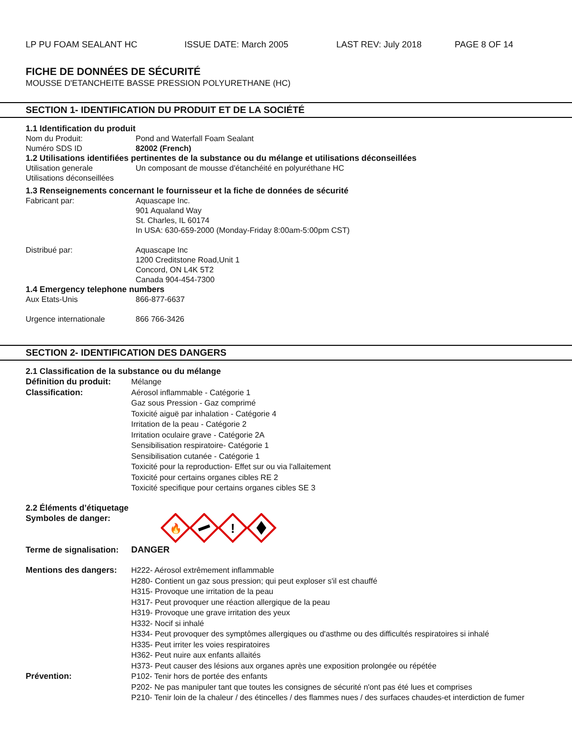LP PU FOAM SEALANT HC ISSUE DATE: March 2005 LAST REV: July 2018 PAGE 8 OF 14
FICHE DE DONNÉES DE SÉCURITÉ
MOUSSE D'ETANCHEITE BASSE PRESSION POLYURETHANE (HC)
SECTION 1- IDENTIFICATION DU PRODUIT ET DE LA SOCIÉTÉ
1.1 Identification du produit
Nom du Produit: Pond and Waterfall Foam Sealant
Numéro SDS ID 82002 (French)
1.2 Utilisations identifiées pertinentes de la substance ou du mélange et utilisations déconseillées
Utilisation generale Un composant de mousse d'étanchéité en polyuréthane HC
Utilisations déconseillées
1.3 Renseignements concernant le fournisseur et la fiche de données de sécurité
Fabricant par: Aquascape Inc.
901 Aqualand Way
St. Charles, IL 60174
In USA: 630-659-2000 (Monday-Friday 8:00am-5:00pm CST)
Distribué par: Aquascape Inc
1200 Creditstone Road,Unit 1
Concord, ON L4K 5T2
Canada 904-454-7300
1.4 Emergency telephone numbers
Aux Etats-Unis 866-877-6637
Urgence internationale 866 766-3426
SECTION 2- IDENTIFICATION DES DANGERS
2.1 Classification de la substance ou du mélange
Définition du produit:
Mélange
Classification: Aérosol inflammable - Catégorie 1
Gaz sous Pression - Gaz comprimé
Toxicité aiguë par inhalation - Catégorie 4
Irritation de la peau - Catégorie 2
Irritation oculaire grave - Catégorie 2A
Sensibilisation respiratoire- Catégorie 1
Sensibilisation cutanée - Catégorie 1
Toxicité pour la reproduction- Effet sur ou via l'allaitement
Toxicité pour certains organes cibles RE 2
Toxicité specifique pour certains organes cibles SE 3
2.2 Éléments d’étiquetage
Symboles de danger:
🔥
!
Terme de signalisation:
DANGER
Mentions des dangers:
H222- Aérosol extrêmement inflammable
H280- Contient un gaz sous pression; qui peut exploser s'il est chauffé
H315- Provoque une irritation de la peau
H317- Peut provoquer une réaction allergique de la peau
H319- Provoque une grave irritation des yeux
H332- Nocif si inhalé
H334- Peut provoquer des symptômes allergiques ou d'asthme ou des difficultés respiratoires si inhalé
H335- Peut irriter les voies respiratoires
H362- Peut nuire aux enfants allaités
H373- Peut causer des lésions aux organes après une exposition prolongée ou répétée
Prévention: P102- Tenir hors de portée des enfants
P202- Ne pas manipuler tant que toutes les consignes de sécurité n'ont pas été lues et comprises
P210- Tenir loin de la chaleur / des étincelles / des flammes nues / des surfaces chaudes-et interdiction de fumer